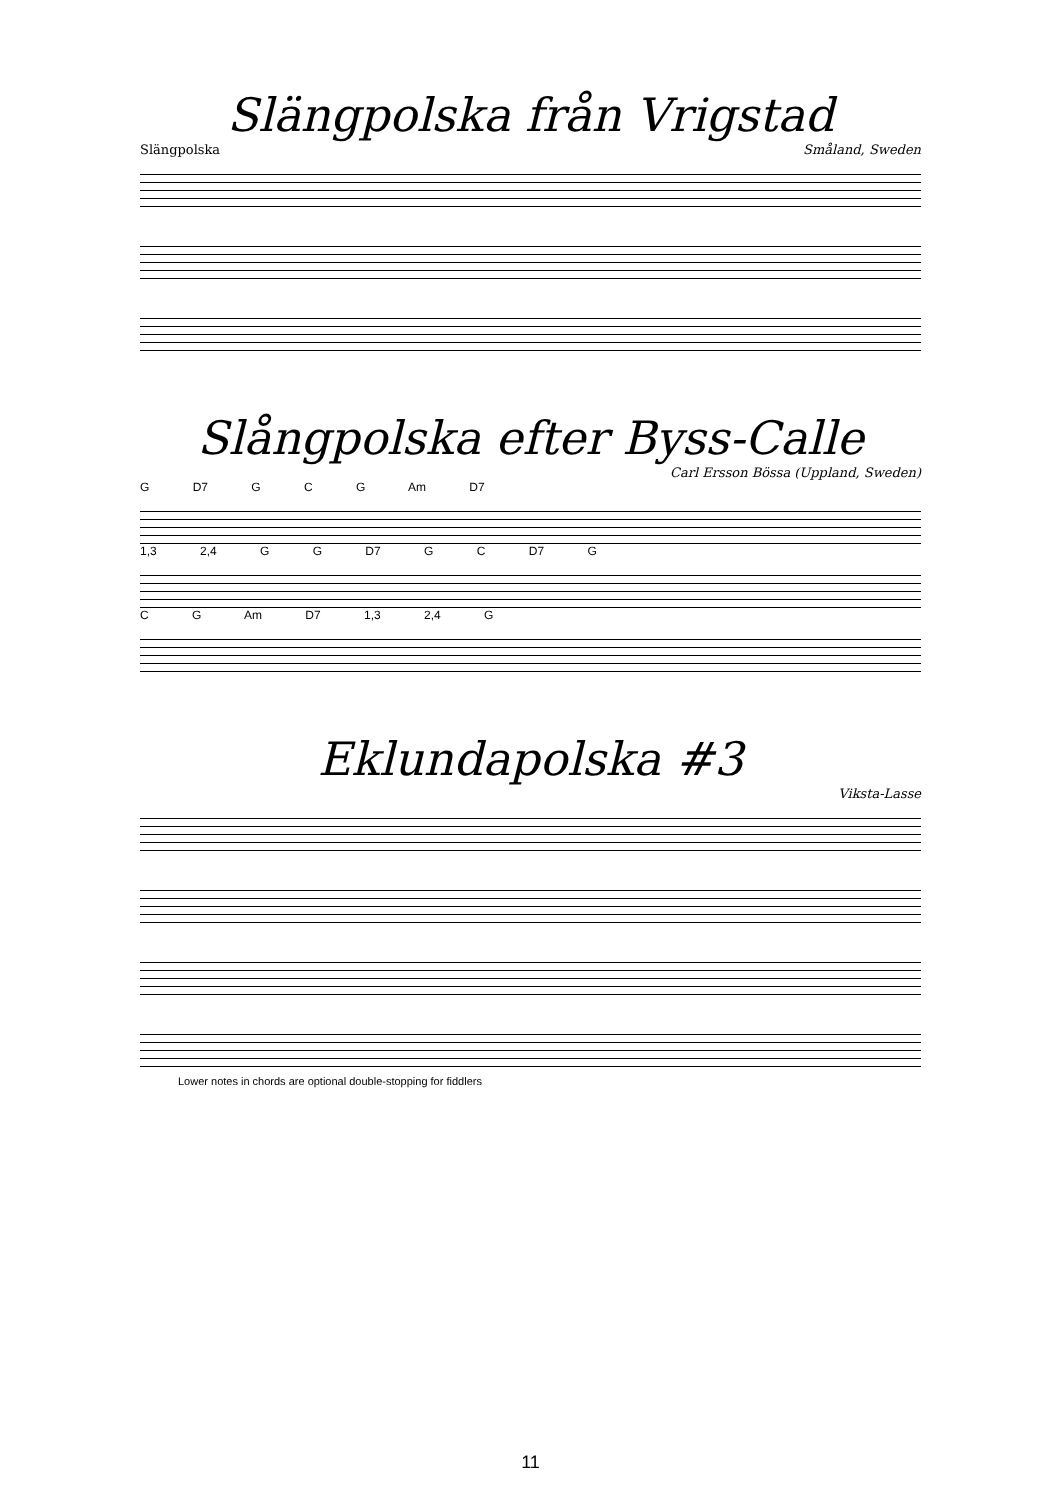Slängpolska från Vrigstad
Slängpolska Småland, Sweden
Slångpolska efter Byss-Calle
Carl Ersson Bössa (Uppland, Sweden)
G D7 G C G Am D7
1,3 2,4 G G D7 G C D7 G
C G Am D7 1,3 2,4 G
Eklundapolska #3
Viksta-Lasse
Lower notes in chords are optional double-stopping for fiddlers
11